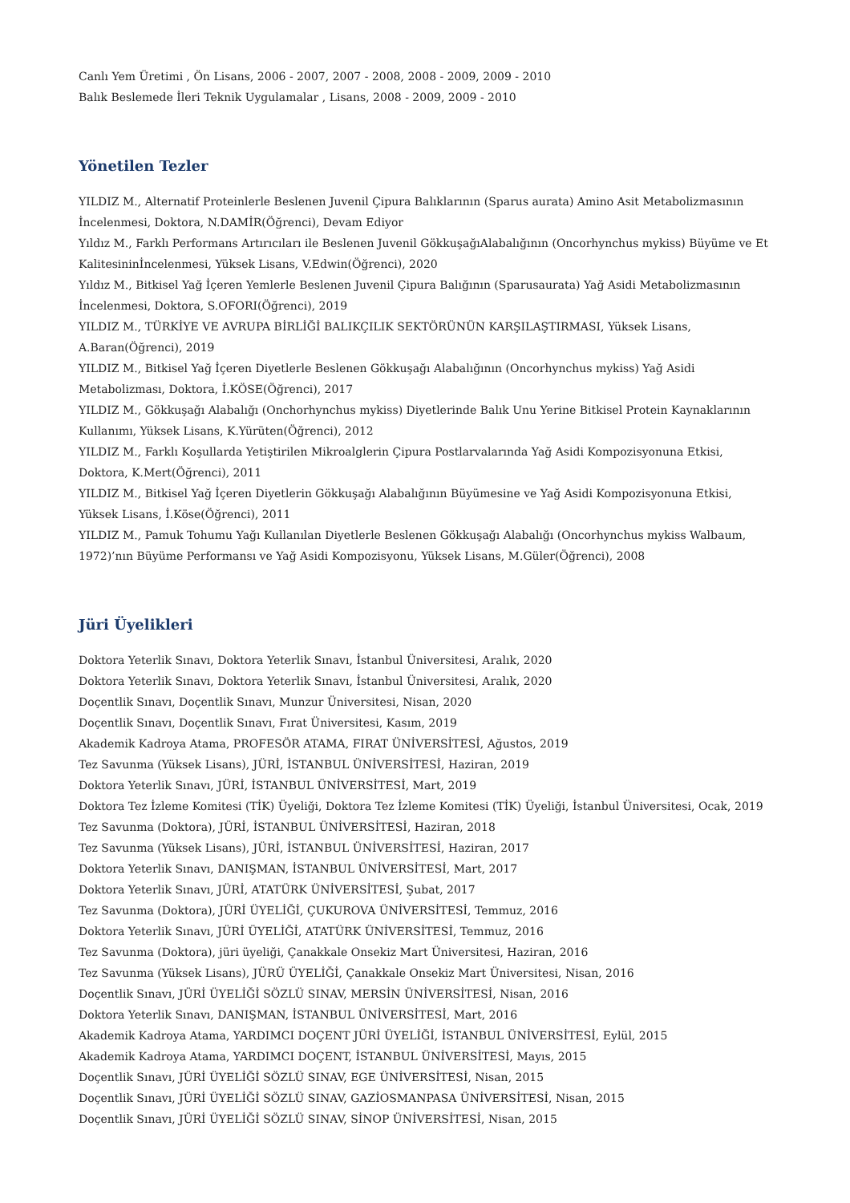Canlı Yem Üretimi , Ön Lisans, 2006 - 2007, 2007 - 2008, 2008 - 2009, 2009 - 2010
Balık Beslemede İleri Teknik Uygulamalar , Lisans, 2008 - 2009, 2009 - 2010
Yönetilen Tezler
YILDIZ M., Alternatif Proteinlerle Beslenen Juvenil Çipura Balıklarının (Sparus aurata) Amino Asit Metabolizmasının İncelenmesi, Doktora, N.DAMİR(Öğrenci), Devam Ediyor
Yıldız M., Farklı Performans Artırıcıları ile Beslenen Juvenil GökkuşağıAlabalığının (Oncorhynchus mykiss) Büyüme ve Et Kalitesininİncelenmesi, Yüksek Lisans, V.Edwin(Öğrenci), 2020
Yıldız M., Bitkisel Yağ İçeren Yemlerle Beslenen Juvenil Çipura Balığının (Sparusaurata) Yağ Asidi Metabolizmasının İncelenmesi, Doktora, S.OFORI(Öğrenci), 2019
YILDIZ M., TÜRKİYE VE AVRUPA BİRLİĞİ BALIKÇILIK SEKTÖRÜNÜN KARŞILAŞTIRMASI, Yüksek Lisans, A.Baran(Öğrenci), 2019
YILDIZ M., Bitkisel Yağ İçeren Diyetlerle Beslenen Gökkuşağı Alabalığının (Oncorhynchus mykiss) Yağ Asidi Metabolizması, Doktora, İ.KÖSE(Öğrenci), 2017
YILDIZ M., Gökkuşağı Alabalığı (Onchorhynchus mykiss) Diyetlerinde Balık Unu Yerine Bitkisel Protein Kaynaklarının Kullanımı, Yüksek Lisans, K.Yürüten(Öğrenci), 2012
YILDIZ M., Farklı Koşullarda Yetiştirilen Mikroalglerin Çipura Postlarvalarında Yağ Asidi Kompozisyonuna Etkisi, Doktora, K.Mert(Öğrenci), 2011
YILDIZ M., Bitkisel Yağ İçeren Diyetlerin Gökkuşağı Alabalığının Büyümesine ve Yağ Asidi Kompozisyonuna Etkisi, Yüksek Lisans, İ.Köse(Öğrenci), 2011
YILDIZ M., Pamuk Tohumu Yağı Kullanılan Diyetlerle Beslenen Gökkuşağı Alabalığı (Oncorhynchus mykiss Walbaum, 1972)’nın Büyüme Performansı ve Yağ Asidi Kompozisyonu, Yüksek Lisans, M.Güler(Öğrenci), 2008
Jüri Üyelikleri
Doktora Yeterlik Sınavı, Doktora Yeterlik Sınavı, İstanbul Üniversitesi, Aralık, 2020
Doktora Yeterlik Sınavı, Doktora Yeterlik Sınavı, İstanbul Üniversitesi, Aralık, 2020
Doçentlik Sınavı, Doçentlik Sınavı, Munzur Üniversitesi, Nisan, 2020
Doçentlik Sınavı, Doçentlik Sınavı, Fırat Üniversitesi, Kasım, 2019
Akademik Kadroya Atama, PROFESÖR ATAMA, FIRAT ÜNİVERSİTESİ, Ağustos, 2019
Tez Savunma (Yüksek Lisans), JÜRİ, İSTANBUL ÜNİVERSİTESİ, Haziran, 2019
Doktora Yeterlik Sınavı, JÜRİ, İSTANBUL ÜNİVERSİTESİ, Mart, 2019
Doktora Tez İzleme Komitesi (TİK) Üyeliği, Doktora Tez İzleme Komitesi (TİK) Üyeliği, İstanbul Üniversitesi, Ocak, 2019
Tez Savunma (Doktora), JÜRİ, İSTANBUL ÜNİVERSİTESİ, Haziran, 2018
Tez Savunma (Yüksek Lisans), JÜRİ, İSTANBUL ÜNİVERSİTESİ, Haziran, 2017
Doktora Yeterlik Sınavı, DANIŞMAN, İSTANBUL ÜNİVERSİTESİ, Mart, 2017
Doktora Yeterlik Sınavı, JÜRİ, ATATÜRK ÜNİVERSİTESİ, Şubat, 2017
Tez Savunma (Doktora), JÜRİ ÜYELİĞİ, ÇUKUROVA ÜNİVERSİTESİ, Temmuz, 2016
Doktora Yeterlik Sınavı, JÜRİ ÜYELİĞİ, ATATÜRK ÜNİVERSİTESİ, Temmuz, 2016
Tez Savunma (Doktora), jüri üyeliği, Çanakkale Onsekiz Mart Üniversitesi, Haziran, 2016
Tez Savunma (Yüksek Lisans), JÜRÜ ÜYELİĞİ, Çanakkale Onsekiz Mart Üniversitesi, Nisan, 2016
Doçentlik Sınavı, JÜRİ ÜYELİĞİ SÖZLÜ SINAV, MERSİN ÜNİVERSİTESİ, Nisan, 2016
Doktora Yeterlik Sınavı, DANIŞMAN, İSTANBUL ÜNİVERSİTESİ, Mart, 2016
Akademik Kadroya Atama, YARDIMCI DOÇENT JÜRİ ÜYELİĞİ, İSTANBUL ÜNİVERSİTESİ, Eylül, 2015
Akademik Kadroya Atama, YARDIMCI DOÇENT, İSTANBUL ÜNİVERSİTESİ, Mayıs, 2015
Doçentlik Sınavı, JÜRİ ÜYELİĞİ SÖZLÜ SINAV, EGE ÜNİVERSİTESİ, Nisan, 2015
Doçentlik Sınavı, JÜRİ ÜYELİĞİ SÖZLÜ SINAV, GAZİOSMANPASA ÜNİVERSİTESİ, Nisan, 2015
Doçentlik Sınavı, JÜRİ ÜYELİĞİ SÖZLÜ SINAV, SİNOP ÜNİVERSİTESİ, Nisan, 2015